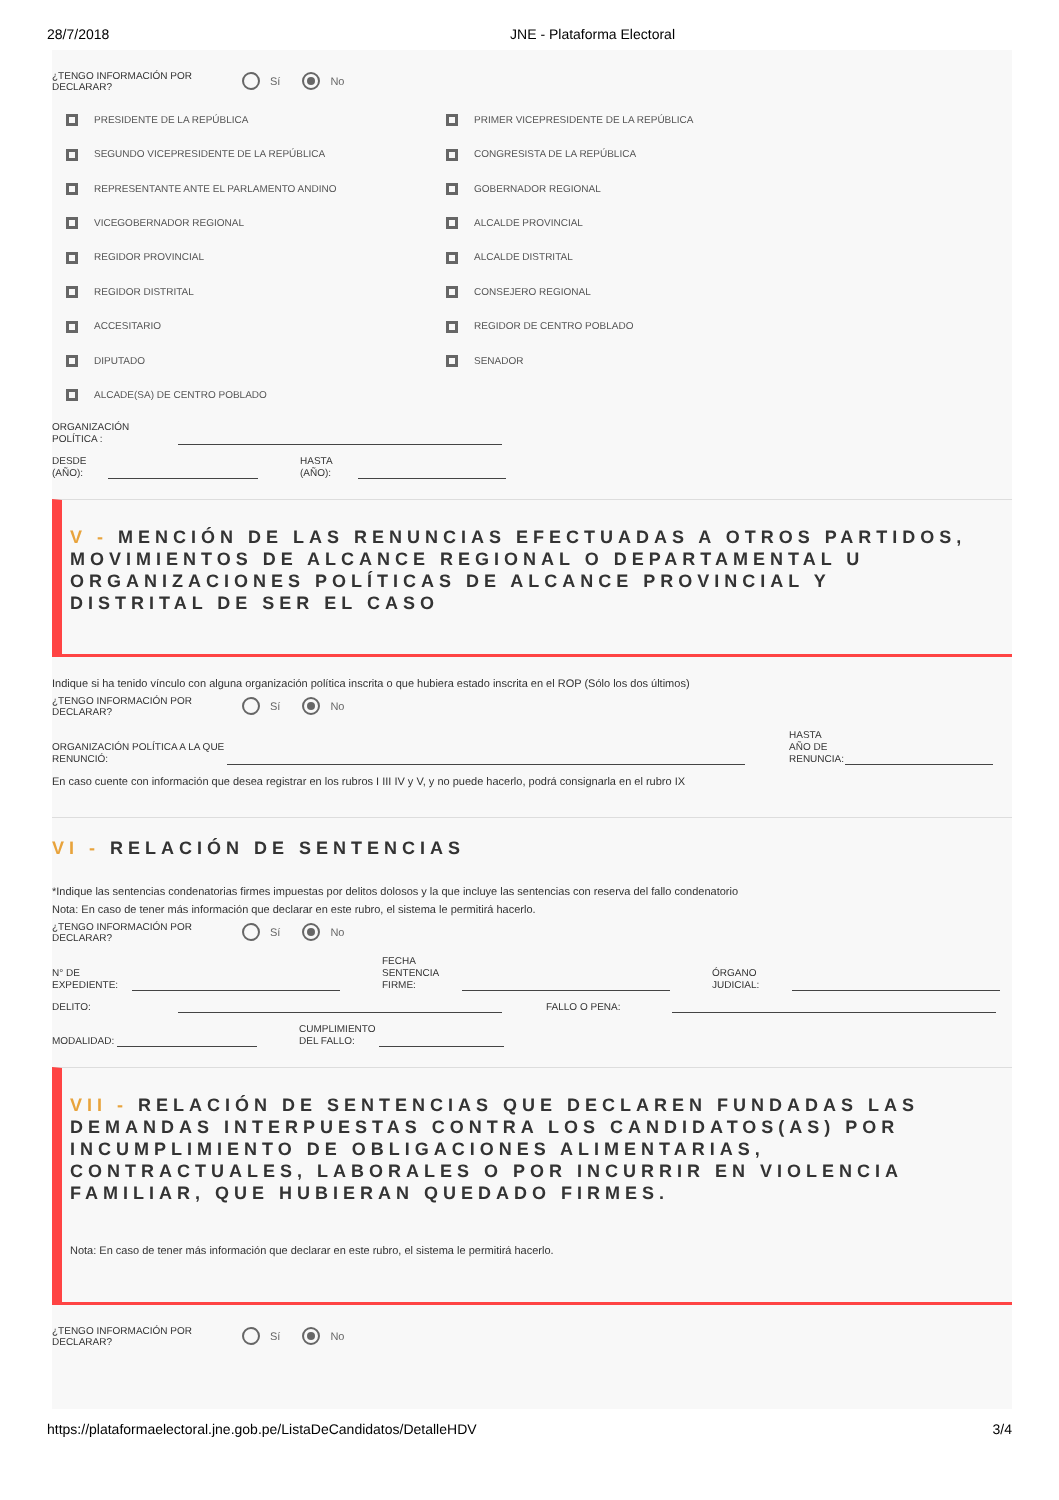28/7/2018 JNE - Plataforma Electoral
¿TENGO INFORMACIÓN POR DECLARAR?
Sí No
PRESIDENTE DE LA REPÚBLICA
PRIMER VICEPRESIDENTE DE LA REPÚBLICA
SEGUNDO VICEPRESIDENTE DE LA REPÚBLICA
CONGRESISTA DE LA REPÚBLICA
REPRESENTANTE ANTE EL PARLAMENTO ANDINO
GOBERNADOR REGIONAL
VICEGOBERNADOR REGIONAL
ALCALDE PROVINCIAL
REGIDOR PROVINCIAL
ALCALDE DISTRITAL
REGIDOR DISTRITAL
CONSEJERO REGIONAL
ACCESITARIO
REGIDOR DE CENTRO POBLADO
DIPUTADO
SENADOR
ALCADE(SA) DE CENTRO POBLADO
ORGANIZACIÓN
POLÍTICA :
DESDE
(AÑO):
HASTA
(AÑO):
V - MENCIÓN DE LAS RENUNCIAS EFECTUADAS A OTROS PARTIDOS, MOVIMIENTOS DE ALCANCE REGIONAL O DEPARTAMENTAL U ORGANIZACIONES POLÍTICAS DE ALCANCE PROVINCIAL Y DISTRITAL DE SER EL CASO
Indique si ha tenido vínculo con alguna organización política inscrita o que hubiera estado inscrita en el ROP (Sólo los dos últimos)
¿TENGO INFORMACIÓN POR DECLARAR?
Sí No
ORGANIZACIÓN POLÍTICA A LA QUE RENUNCIÓ:
HASTA
AÑO DE
RENUNCIA:
En caso cuente con información que desea registrar en los rubros I III IV y V, y no puede hacerlo, podrá consignarla en el rubro IX
VI - RELACIÓN DE SENTENCIAS
*Indique las sentencias condenatorias firmes impuestas por delitos dolosos y la que incluye las sentencias con reserva del fallo condenatorio
Nota: En caso de tener más información que declarar en este rubro, el sistema le permitirá hacerlo.
¿TENGO INFORMACIÓN POR DECLARAR?
Sí No
N° DE
EXPEDIENTE:
FECHA
SENTENCIA
FIRME:
ÓRGANO
JUDICIAL:
DELITO:
FALLO O PENA:
MODALIDAD:
CUMPLIMIENTO
DEL FALLO:
VII - RELACIÓN DE SENTENCIAS QUE DECLAREN FUNDADAS LAS DEMANDAS INTERPUESTAS CONTRA LOS CANDIDATOS(AS) POR INCUMPLIMIENTO DE OBLIGACIONES ALIMENTARIAS, CONTRACTUALES, LABORALES O POR INCURRIR EN VIOLENCIA FAMILIAR, QUE HUBIERAN QUEDADO FIRMES.
Nota: En caso de tener más información que declarar en este rubro, el sistema le permitirá hacerlo.
¿TENGO INFORMACIÓN POR DECLARAR?
Sí No
https://plataformaelectoral.jne.gob.pe/ListaDeCandidatos/DetalleHDV 3/4